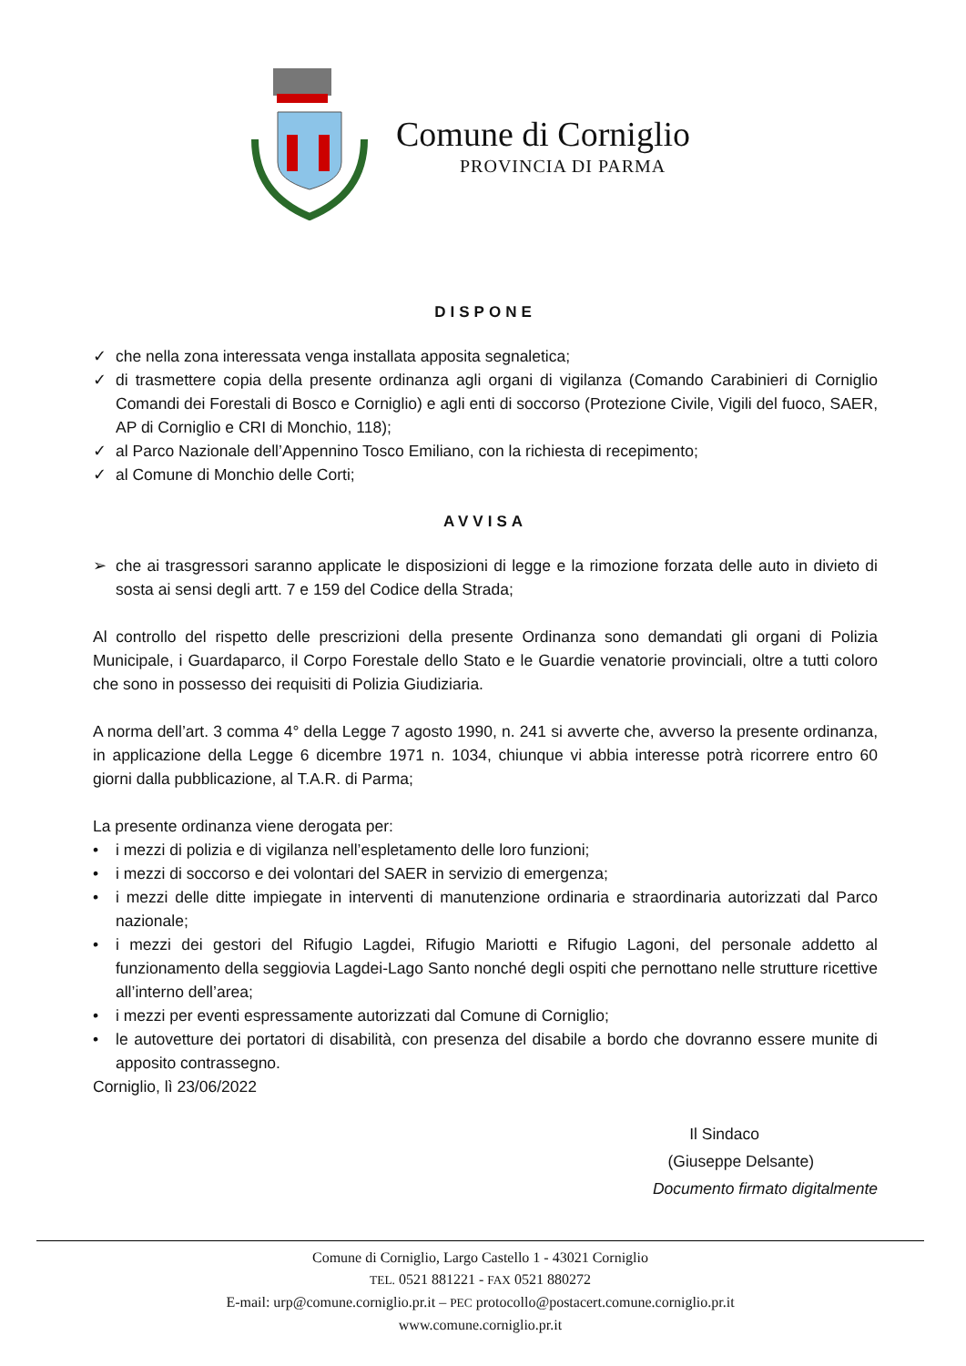Comune di Corniglio
PROVINCIA DI PARMA
DISPONE
✓ che nella zona interessata venga installata apposita segnaletica;
✓ di trasmettere copia della presente ordinanza agli organi di vigilanza (Comando Carabinieri di Corniglio Comandi dei Forestali di Bosco e Corniglio) e agli enti di soccorso (Protezione Civile, Vigili del fuoco, SAER, AP di Corniglio e CRI di Monchio, 118);
✓ al Parco Nazionale dell’Appennino Tosco Emiliano, con la richiesta di recepimento;
✓ al Comune di Monchio delle Corti;
AVVISA
➢ che ai trasgressori saranno applicate le disposizioni di legge e la rimozione forzata delle auto in divieto di sosta ai sensi degli artt. 7 e 159 del Codice della Strada;
Al controllo del rispetto delle prescrizioni della presente Ordinanza sono demandati gli organi di Polizia Municipale, i Guardaparco, il Corpo Forestale dello Stato e le Guardie venatorie provinciali, oltre a tutti coloro che sono in possesso dei requisiti di Polizia Giudiziaria.
A norma dell’art. 3 comma 4° della Legge 7 agosto 1990, n. 241 si avverte che, avverso la presente ordinanza, in applicazione della Legge 6 dicembre 1971 n. 1034, chiunque vi abbia interesse potrà ricorrere entro 60 giorni dalla pubblicazione, al T.A.R. di Parma;
La presente ordinanza viene derogata per:
• i mezzi di polizia e di vigilanza nell’espletamento delle loro funzioni;
• i mezzi di soccorso e dei volontari del SAER in servizio di emergenza;
• i mezzi delle ditte impiegate in interventi di manutenzione ordinaria e straordinaria autorizzati dal Parco nazionale;
• i mezzi dei gestori del Rifugio Lagdei, Rifugio Mariotti e Rifugio Lagoni, del personale addetto al funzionamento della seggiovia Lagdei-Lago Santo nonché degli ospiti che pernottano nelle strutture ricettive all’interno dell’area;
• i mezzi per eventi espressamente autorizzati dal Comune di Corniglio;
• le autovetture dei portatori di disabilità, con presenza del disabile a bordo che dovranno essere munite di apposito contrassegno.
Corniglio, lì 23/06/2022
Il Sindaco
(Giuseppe Delsante)
Documento firmato digitalmente
Comune di Corniglio, Largo Castello 1 - 43021 Corniglio
TEL. 0521 881221 - FAX 0521 880272
E-mail: urp@comune.corniglio.pr.it – PEC protocollo@postacert.comune.corniglio.pr.it
www.comune.corniglio.pr.it